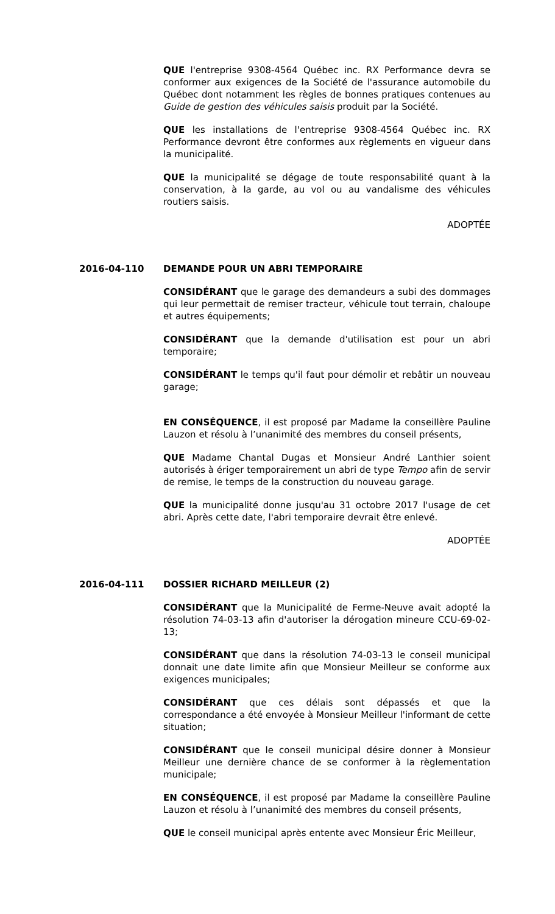QUE l'entreprise 9308-4564 Québec inc. RX Performance devra se conformer aux exigences de la Société de l'assurance automobile du Québec dont notamment les règles de bonnes pratiques contenues au Guide de gestion des véhicules saisis produit par la Société.
QUE les installations de l'entreprise 9308-4564 Québec inc. RX Performance devront être conformes aux règlements en vigueur dans la municipalité.
QUE la municipalité se dégage de toute responsabilité quant à la conservation, à la garde, au vol ou au vandalisme des véhicules routiers saisis.
ADOPTÉE
2016-04-110 DEMANDE POUR UN ABRI TEMPORAIRE
CONSIDÉRANT que le garage des demandeurs a subi des dommages qui leur permettait de remiser tracteur, véhicule tout terrain, chaloupe et autres équipements;
CONSIDÉRANT que la demande d'utilisation est pour un abri temporaire;
CONSIDÉRANT le temps qu'il faut pour démolir et rebâtir un nouveau garage;
EN CONSÉQUENCE, il est proposé par Madame la conseillère Pauline Lauzon et résolu à l’unanimité des membres du conseil présents,
QUE Madame Chantal Dugas et Monsieur André Lanthier soient autorisés à ériger temporairement un abri de type Tempo afin de servir de remise, le temps de la construction du nouveau garage.
QUE la municipalité donne jusqu'au 31 octobre 2017 l'usage de cet abri. Après cette date, l'abri temporaire devrait être enlevé.
ADOPTÉE
2016-04-111 DOSSIER RICHARD MEILLEUR (2)
CONSIDÉRANT que la Municipalité de Ferme-Neuve avait adopté la résolution 74-03-13 afin d'autoriser la dérogation mineure CCU-69-02-13;
CONSIDÉRANT que dans la résolution 74-03-13 le conseil municipal donnait une date limite afin que Monsieur Meilleur se conforme aux exigences municipales;
CONSIDÉRANT que ces délais sont dépassés et que la correspondance a été envoyée à Monsieur Meilleur l'informant de cette situation;
CONSIDÉRANT que le conseil municipal désire donner à Monsieur Meilleur une dernière chance de se conformer à la règlementation municipale;
EN CONSÉQUENCE, il est proposé par Madame la conseillère Pauline Lauzon et résolu à l’unanimité des membres du conseil présents,
QUE le conseil municipal après entente avec Monsieur Éric Meilleur,